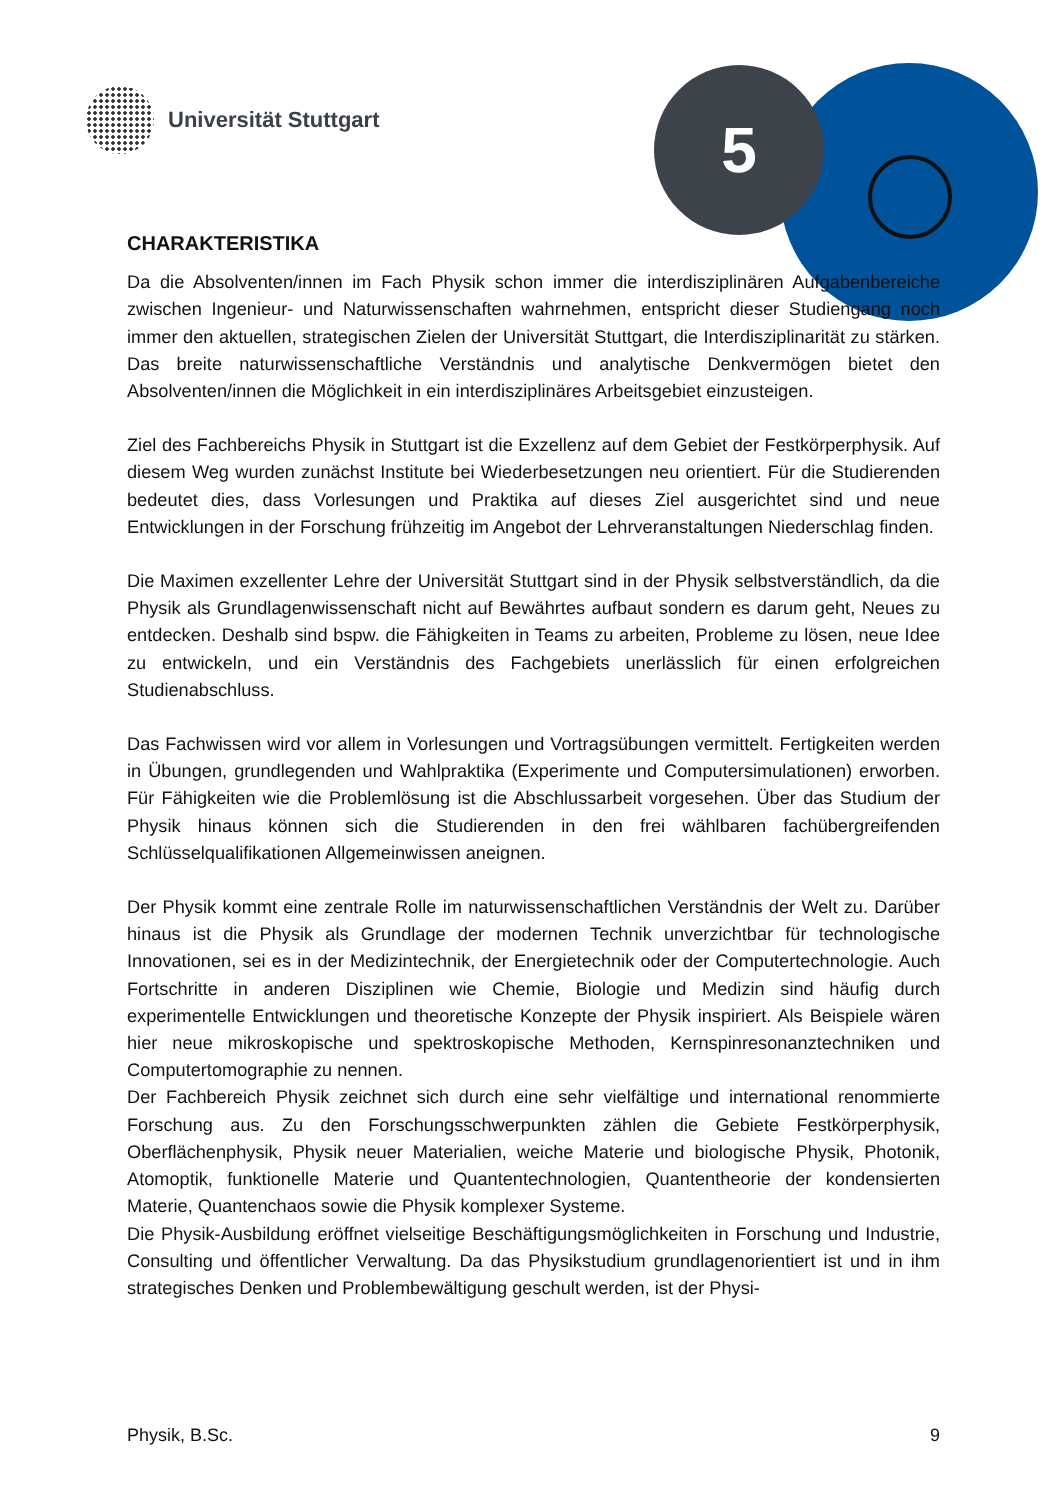Universität Stuttgart 5
CHARAKTERISTIKA
Da die Absolventen/innen im Fach Physik schon immer die interdisziplinä­ren Aufgabenbereiche zwischen Ingenieur- und Naturwissenschaften wahr­nehmen, entspricht dieser Studiengang noch immer den aktuellen, strategischen Zielen der Universität Stuttgart, die Interdisziplinarität zu stärken. Das breite naturwissenschaftliche Verständnis und analytische Denkvermögen bietet den Absolventen/innen die Möglichkeit in ein interdisziplinäres Arbeitsgebiet einzusteigen.
Ziel des Fachbereichs Physik in Stuttgart ist die Exzellenz auf dem Gebiet der Festkörper­physik. Auf diesem Weg wurden zunächst Institute bei Wiederbesetzungen neu orientiert. Für die Studierenden bedeutet dies, dass Vorlesungen und Praktika auf dieses Ziel ausge­richtet sind und neue Entwicklungen in der Forschung frühzeitig im Angebot der Lehrveran­staltungen Niederschlag finden.
Die Maximen exzellenter Lehre der Universität Stuttgart sind in der Physik selbstverständlich, da die Physik als Grundlagenwissenschaft nicht auf Bewährtes aufbaut sondern es darum geht, Neues zu entdecken. Deshalb sind bspw. die Fähigkeiten in Teams zu arbeiten, Prob­leme zu lösen, neue Idee zu entwickeln, und ein Verständnis des Fachgebiets unerlässlich für einen erfolgreichen Studienabschluss.
Das Fachwissen wird vor allem in Vorlesungen und Vortragsübungen vermittelt. Fertigkeiten werden in Übungen, grundlegenden und Wahlpraktika (Experimente und Computersimulati­onen) erworben. Für Fähigkeiten wie die Problemlösung ist die Abschlussarbeit vorgesehen. Über das Studium der Physik hinaus können sich die Studierenden in den frei wählbaren fachübergreifenden Schlüsselqualifikationen Allgemeinwissen aneignen.
Der Physik kommt eine zentrale Rolle im naturwissenschaftlichen Verständnis der Welt zu. Darüber hinaus ist die Physik als Grundlage der modernen Technik unverzichtbar für techno­logische Innovationen, sei es in der Medizintechnik, der Energietechnik oder der Computer­technologie. Auch Fortschritte in anderen Disziplinen wie Chemie, Biologie und Medizin sind häufig durch experimentelle Entwicklungen und theoretische Konzepte der Physik inspiriert. Als Beispiele wären hier neue mikroskopische und spektroskopische Methoden, Kernspinre­sonanztechniken und Computertomographie zu nennen.
Der Fachbereich Physik zeichnet sich durch eine sehr vielfältige und international renom­mierte Forschung aus. Zu den Forschungsschwerpunkten zählen die Gebiete Festkörper­physik, Oberflächenphysik, Physik neuer Materialien, weiche Materie und biologische Physik, Photonik, Atomoptik, funktionelle Materie und Quantentechnologien, Quantentheorie der kondensierten Materie, Quantenchaos sowie die Physik komplexer Systeme.
Die Physik-Ausbildung eröffnet vielseitige Beschäftigungsmöglichkeiten in Forschung und Industrie, Consulting und öffentlicher Verwaltung. Da das Physikstudium grundlagenorientiert ist und in ihm strategisches Denken und Problembewältigung geschult werden, ist der Physi-
Physik, B.Sc. 9